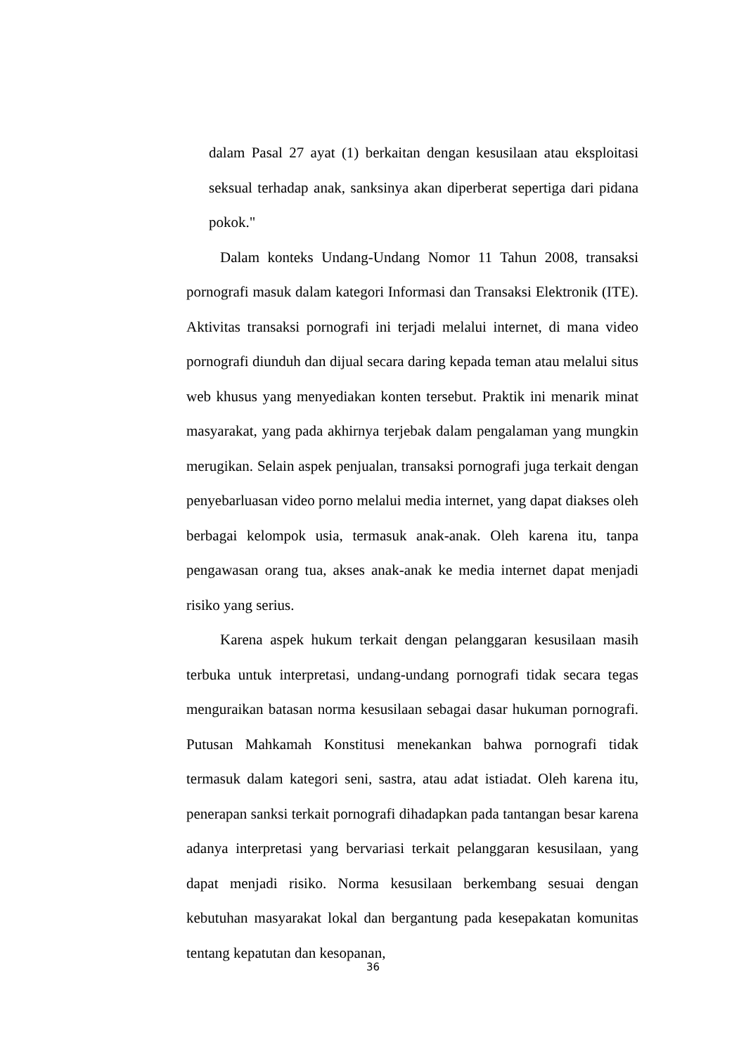dalam Pasal 27 ayat (1) berkaitan dengan kesusilaan atau eksploitasi seksual terhadap anak, sanksinya akan diperberat sepertiga dari pidana pokok."
Dalam konteks Undang-Undang Nomor 11 Tahun 2008, transaksi pornografi masuk dalam kategori Informasi dan Transaksi Elektronik (ITE). Aktivitas transaksi pornografi ini terjadi melalui internet, di mana video pornografi diunduh dan dijual secara daring kepada teman atau melalui situs web khusus yang menyediakan konten tersebut. Praktik ini menarik minat masyarakat, yang pada akhirnya terjebak dalam pengalaman yang mungkin merugikan. Selain aspek penjualan, transaksi pornografi juga terkait dengan penyebarluasan video porno melalui media internet, yang dapat diakses oleh berbagai kelompok usia, termasuk anak-anak. Oleh karena itu, tanpa pengawasan orang tua, akses anak-anak ke media internet dapat menjadi risiko yang serius.
Karena aspek hukum terkait dengan pelanggaran kesusilaan masih terbuka untuk interpretasi, undang-undang pornografi tidak secara tegas menguraikan batasan norma kesusilaan sebagai dasar hukuman pornografi. Putusan Mahkamah Konstitusi menekankan bahwa pornografi tidak termasuk dalam kategori seni, sastra, atau adat istiadat. Oleh karena itu, penerapan sanksi terkait pornografi dihadapkan pada tantangan besar karena adanya interpretasi yang bervariasi terkait pelanggaran kesusilaan, yang dapat menjadi risiko. Norma kesusilaan berkembang sesuai dengan kebutuhan masyarakat lokal dan bergantung pada kesepakatan komunitas tentang kepatutan dan kesopanan,
36